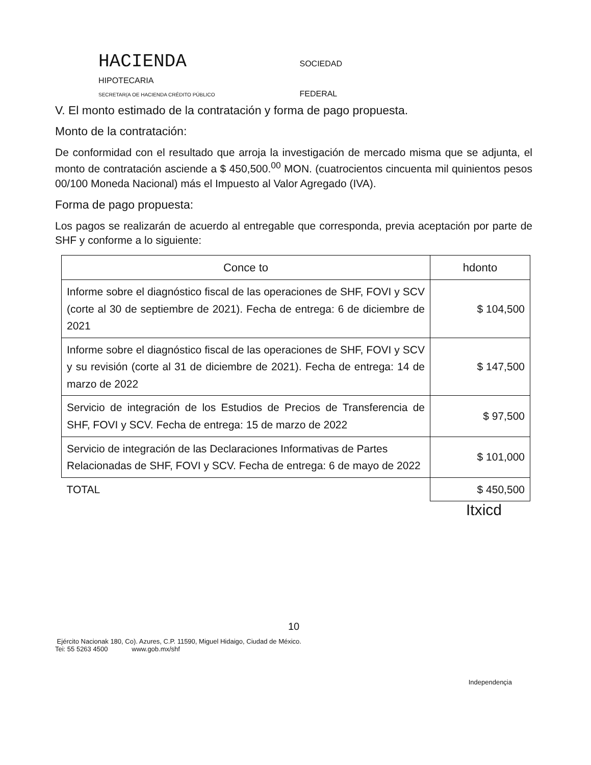HACIENDA SOCIEDAD
HIPOTECARIA
SECRETAR(A OE HACIENDA CRÉDITO PÚBLICO FEDERAL
V. El monto estimado de la contratación y forma de pago propuesta.
Monto de la contratación:
De conformidad con el resultado que arroja la investigación de mercado misma que se adjunta, el monto de contratación asciende a $ 450,500.<sup>00</sup> MON. (cuatrocientos cincuenta mil quinientos pesos 00/100 Moneda Nacional) más el Impuesto al Valor Agregado (IVA).
Forma de pago propuesta:
Los pagos se realizarán de acuerdo al entregable que corresponda, previa aceptación por parte de SHF y conforme a lo siguiente:
| Conce to | hdonto |
| --- | --- |
| Informe sobre el diagnóstico fiscal de las operaciones de SHF, FOVI y SCV (corte al 30 de septiembre de 2021). Fecha de entrega: 6 de diciembre de 2021 | $ 104,500 |
| Informe sobre el diagnóstico fiscal de las operaciones de SHF, FOVI y SCV y su revisión (corte al 31 de diciembre de 2021). Fecha de entrega: 14 de marzo de 2022 | $ 147,500 |
| Servicio de integración de los Estudios de Precios de Transferencia de SHF, FOVI y SCV. Fecha de entrega: 15 de marzo de 2022 | $ 97,500 |
| Servicio de integración de las Declaraciones Informativas de Partes Relacionadas de SHF, FOVI y SCV. Fecha de entrega: 6 de mayo de 2022 | $ 101,000 |
| TOTAL | $ 450,500 |
Itxicd
10
Ejército Nacionak 180, Co). Azures, C.P. 11590, Miguel Hidaigo, Ciudad de México.
Tei: 55 5263 4500 www.gob.mx/shf
Independençia